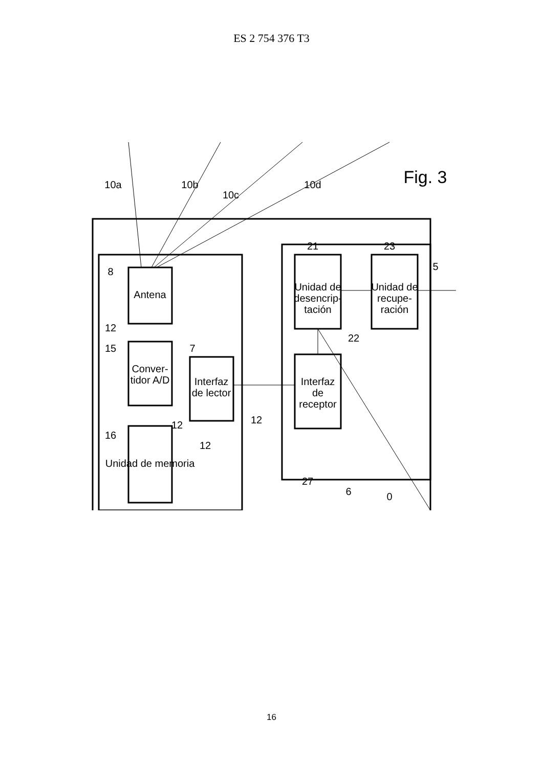ES 2 754 376 T3
Antena
Conver-
tidor A/D
Interfaz
de lector
Unidad de memoria
Unidad de
desencrip-
tación
Interfaz
de
receptor
Unidad de
recupe-
ración
10a
10b
10c
10d
Fig. 3
8
12
15
7
12
16
12
12
21
23
5
22
27
6
0
16